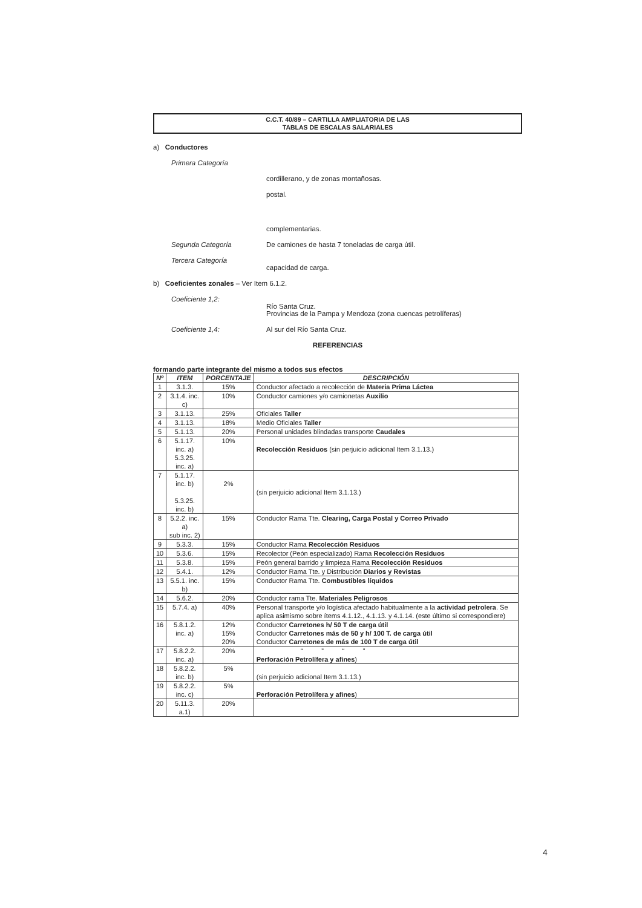C.C.T. 40/89 – CARTILLA AMPLIATORIA DE LAS
TABLAS DE ESCALAS SALARIALES
a) Conductores
Primera Categoría
cordillerano, y de zonas montañosas.
postal.
complementarias.
Segunda Categoría De camiones de hasta 7 toneladas de carga útil.
Tercera Categoría
capacidad de carga.
b) Coeficientes zonales – Ver Item 6.1.2.
Coeficiente 1,2:
Río Santa Cruz.
Provincias de la Pampa y Mendoza (zona cuencas petrolíferas)
Coeficiente 1,4: Al sur del Río Santa Cruz.
REFERENCIAS
formando parte integrante del mismo a todos sus efectos
| Nº | ITEM | PORCENTAJE | DESCRIPCIÓN |
| --- | --- | --- | --- |
| 1 | 3.1.3. | 15% | Conductor afectado a recolección de Materia Prima Láctea |
| 2 | 3.1.4. inc. c) | 10% | Conductor camiones y/o camionetas Auxilio |
| 3 | 3.1.13. | 25% | Oficiales Taller |
| 4 | 3.1.13. | 18% | Medio Oficiales Taller |
| 5 | 5.1.13. | 20% | Personal unidades blindadas transporte Caudales |
| 6 | 5.1.17. inc. a) 5.3.25. inc. a) | 10% | Recolección Residuos (sin perjuicio adicional Item 3.1.13.) |
| 7 | 5.1.17. inc. b) 5.3.25. inc. b) | 2% | (sin perjuicio adicional Item 3.1.13.) |
| 8 | 5.2.2. inc. a) sub inc. 2) | 15% | Conductor Rama Tte. Clearing, Carga Postal y Correo Privado |
| 9 | 5.3.3. | 15% | Conductor Rama Recolección Residuos |
| 10 | 5.3.6. | 15% | Recolector (Peón especializado) Rama Recolección Residuos |
| 11 | 5.3.8. | 15% | Peón general barrido y limpieza Rama Recolección Residuos |
| 12 | 5.4.1. | 12% | Conductor Rama Tte. y Distribución Diarios y Revistas |
| 13 | 5.5.1. inc. b) | 15% | Conductor Rama Tte. Combustibles líquidos |
| 14 | 5.6.2. | 20% | Conductor rama Tte. Materiales Peligrosos |
| 15 | 5.7.4. a) | 40% | Personal transporte y/o logística afectado habitualmente a la actividad petrolera . Se aplica asimismo sobre ítems 4.1.12., 4.1.13. y 4.1.14. (este último si correspondiere) |
| 16 | 5.8.1.2. inc. a) | 12% 15% 20% | Conductor Carretones h/ 50 T de carga útil Conductor Carretones más de 50 y h/ 100 T. de carga útil Conductor Carretones de más de 100 T de carga útil |
| 17 | 5.8.2.2. inc. a) | 20% | “ ” “ ” Perforación Petrolífera y afines ) |
| 18 | 5.8.2.2. inc. b) | 5% | (sin perjuicio adicional Item 3.1.13.) |
| 19 | 5.8.2.2. inc. c) | 5% | Perforación Petrolífera y afines ) |
| 20 | 5.11.3. a.1) | 20% | |
4